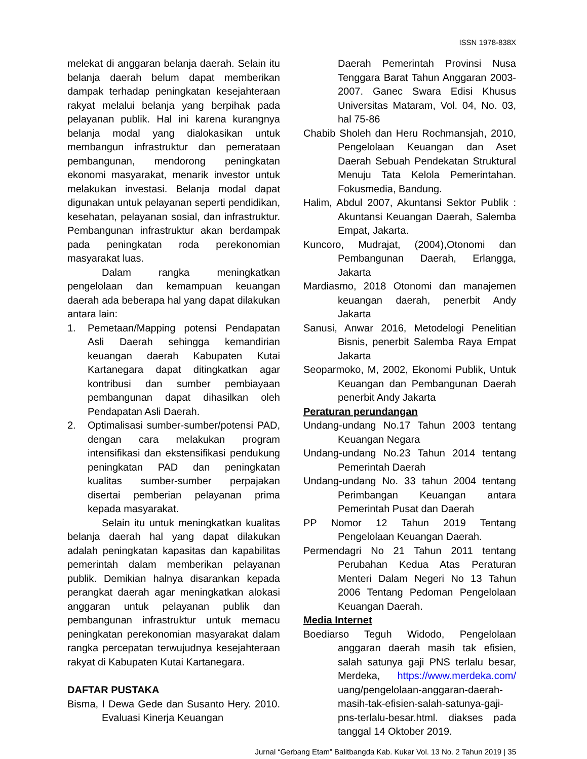ISSN 1978-838X
melekat di anggaran belanja daerah. Selain itu belanja daerah belum dapat memberikan dampak terhadap peningkatan kesejahteraan rakyat melalui belanja yang berpihak pada pelayanan publik. Hal ini karena kurangnya belanja modal yang dialokasikan untuk membangun infrastruktur dan pemerataan pembangunan, mendorong peningkatan ekonomi masyarakat, menarik investor untuk melakukan investasi. Belanja modal dapat digunakan untuk pelayanan seperti pendidikan, kesehatan, pelayanan sosial, dan infrastruktur. Pembangunan infrastruktur akan berdampak pada peningkatan roda perekonomian masyarakat luas.
Dalam rangka meningkatkan pengelolaan dan kemampuan keuangan daerah ada beberapa hal yang dapat dilakukan antara lain:
1. Pemetaan/Mapping potensi Pendapatan Asli Daerah sehingga kemandirian keuangan daerah Kabupaten Kutai Kartanegara dapat ditingkatkan agar kontribusi dan sumber pembiayaan pembangunan dapat dihasilkan oleh Pendapatan Asli Daerah.
2. Optimalisasi sumber-sumber/potensi PAD, dengan cara melakukan program intensifikasi dan ekstensifikasi pendukung peningkatan PAD dan peningkatan kualitas sumber-sumber perpajakan disertai pemberian pelayanan prima kepada masyarakat.
Selain itu untuk meningkatkan kualitas belanja daerah hal yang dapat dilakukan adalah peningkatan kapasitas dan kapabilitas pemerintah dalam memberikan pelayanan publik. Demikian halnya disarankan kepada perangkat daerah agar meningkatkan alokasi anggaran untuk pelayanan publik dan pembangunan infrastruktur untuk memacu peningkatan perekonomian masyarakat dalam rangka percepatan terwujudnya kesejahteraan rakyat di Kabupaten Kutai Kartanegara.
DAFTAR PUSTAKA
Bisma, I Dewa Gede dan Susanto Hery. 2010. Evaluasi Kinerja Keuangan
Daerah Pemerintah Provinsi Nusa Tenggara Barat Tahun Anggaran 2003-2007. Ganec Swara Edisi Khusus Universitas Mataram, Vol. 04, No. 03, hal 75-86
Chabib Sholeh dan Heru Rochmansjah, 2010, Pengelolaan Keuangan dan Aset Daerah Sebuah Pendekatan Struktural Menuju Tata Kelola Pemerintahan. Fokusmedia, Bandung.
Halim, Abdul 2007, Akuntansi Sektor Publik : Akuntansi Keuangan Daerah, Salemba Empat, Jakarta.
Kuncoro, Mudrajat, (2004),Otonomi dan Pembangunan Daerah, Erlangga, Jakarta
Mardiasmo, 2018 Otonomi dan manajemen keuangan daerah, penerbit Andy Jakarta
Sanusi, Anwar 2016, Metodelogi Penelitian Bisnis, penerbit Salemba Raya Empat Jakarta
Seoparmoko, M, 2002, Ekonomi Publik, Untuk Keuangan dan Pembangunan Daerah penerbit Andy Jakarta
Peraturan perundangan
Undang-undang No.17 Tahun 2003 tentang Keuangan Negara
Undang-undang No.23 Tahun 2014 tentang Pemerintah Daerah
Undang-undang No. 33 tahun 2004 tentang Perimbangan Keuangan antara Pemerintah Pusat dan Daerah
PP Nomor 12 Tahun 2019 Tentang Pengelolaan Keuangan Daerah.
Permendagri No 21 Tahun 2011 tentang Perubahan Kedua Atas Peraturan Menteri Dalam Negeri No 13 Tahun 2006 Tentang Pedoman Pengelolaan Keuangan Daerah.
Media Internet
Boediarso Teguh Widodo, Pengelolaan anggaran daerah masih tak efisien, salah satunya gaji PNS terlalu besar, Merdeka, https://www.merdeka.com/ uang/pengelolaan-anggaran-daerah-masih-tak-efisien-salah-satunya-gaji-pns-terlalu-besar.html. diakses pada tanggal 14 Oktober 2019.
Jurnal “Gerbang Etam” Balitbangda Kab. Kukar Vol. 13 No. 2 Tahun 2019 | 35